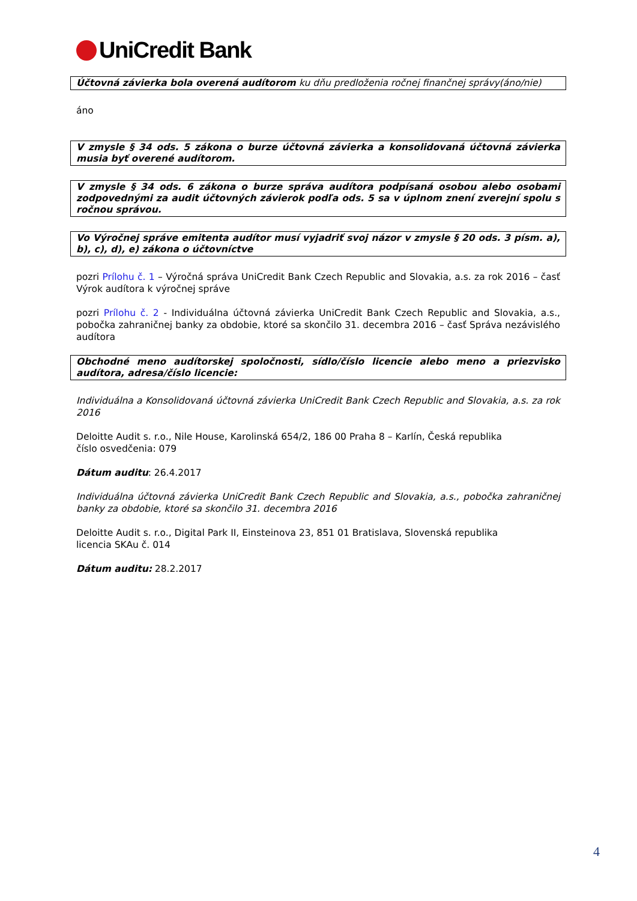UniCredit Bank
Účtovná závierka bola overená audítorom ku dňu predloženia ročnej finančnej správy(áno/nie)
áno
V zmysle § 34 ods. 5 zákona o burze účtovná závierka a konsolidovaná účtovná závierka musia byť overené audítorom.
V zmysle § 34 ods. 6 zákona o burze správa audítora podpísaná osobou alebo osobami zodpovednými za audit účtovných závierok podľa ods. 5 sa v úplnom znení zverejní spolu s ročnou správou.
Vo Výročnej správe emitenta audítor musí vyjadriť svoj názor v zmysle § 20 ods. 3 písm. a), b), c), d), e) zákona o účtovníctve
pozri Prílohu č. 1 – Výročná správa UniCredit Bank Czech Republic and Slovakia, a.s. za rok 2016 – časť Výrok audítora k výročnej správe
pozri Prílohu č. 2 - Individuálna účtovná závierka UniCredit Bank Czech Republic and Slovakia, a.s., pobočka zahraničnej banky za obdobie, ktoré sa skončilo 31. decembra 2016 – časť Správa nezávislého audítora
Obchodné meno audítorskej spoločnosti, sídlo/číslo licencie alebo meno a priezvisko audítora, adresa/číslo licencie:
Individuálna a Konsolidovaná účtovná závierka UniCredit Bank Czech Republic and Slovakia, a.s. za rok 2016
Deloitte Audit s. r.o., Nile House, Karolinská 654/2, 186 00 Praha 8 – Karlín, Česká republika
číslo osvedčenia: 079
Dátum auditu: 26.4.2017
Individuálna účtovná závierka UniCredit Bank Czech Republic and Slovakia, a.s., pobočka zahraničnej banky za obdobie, ktoré sa skončilo 31. decembra 2016
Deloitte Audit s. r.o., Digital Park II, Einsteinova 23, 851 01 Bratislava, Slovenská republika
licencia SKAu č. 014
Dátum auditu: 28.2.2017
4